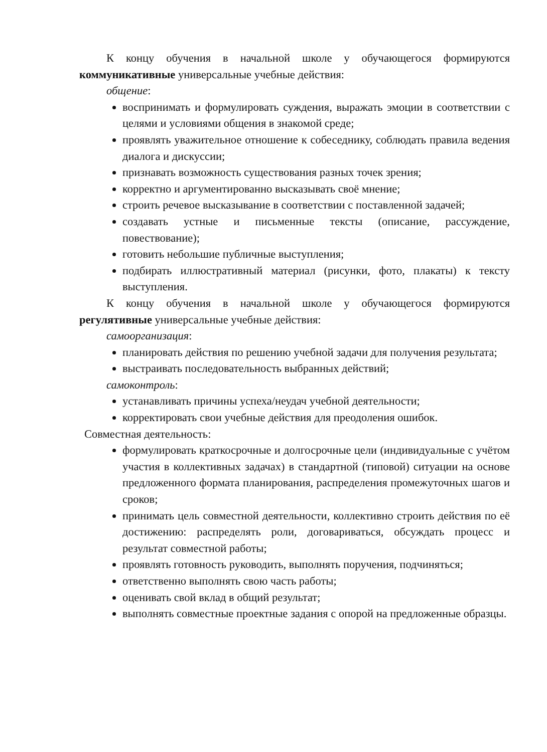К концу обучения в начальной школе у обучающегося формируются коммуникативные универсальные учебные действия:
общение:
воспринимать и формулировать суждения, выражать эмоции в соответствии с целями и условиями общения в знакомой среде;
проявлять уважительное отношение к собеседнику, соблюдать правила ведения диалога и дискуссии;
признавать возможность существования разных точек зрения;
корректно и аргументированно высказывать своё мнение;
строить речевое высказывание в соответствии с поставленной задачей;
создавать устные и письменные тексты (описание, рассуждение, повествование);
готовить небольшие публичные выступления;
подбирать иллюстративный материал (рисунки, фото, плакаты) к тексту выступления.
К концу обучения в начальной школе у обучающегося формируются регулятивные универсальные учебные действия:
самоорганизация:
планировать действия по решению учебной задачи для получения результата;
выстраивать последовательность выбранных действий;
самоконтроль:
устанавливать причины успеха/неудач учебной деятельности;
корректировать свои учебные действия для преодоления ошибок.
Совместная деятельность:
формулировать краткосрочные и долгосрочные цели (индивидуальные с учётом участия в коллективных задачах) в стандартной (типовой) ситуации на основе предложенного формата планирования, распределения промежуточных шагов и сроков;
принимать цель совместной деятельности, коллективно строить действия по её достижению: распределять роли, договариваться, обсуждать процесс и результат совместной работы;
проявлять готовность руководить, выполнять поручения, подчиняться;
ответственно выполнять свою часть работы;
оценивать свой вклад в общий результат;
выполнять совместные проектные задания с опорой на предложенные образцы.